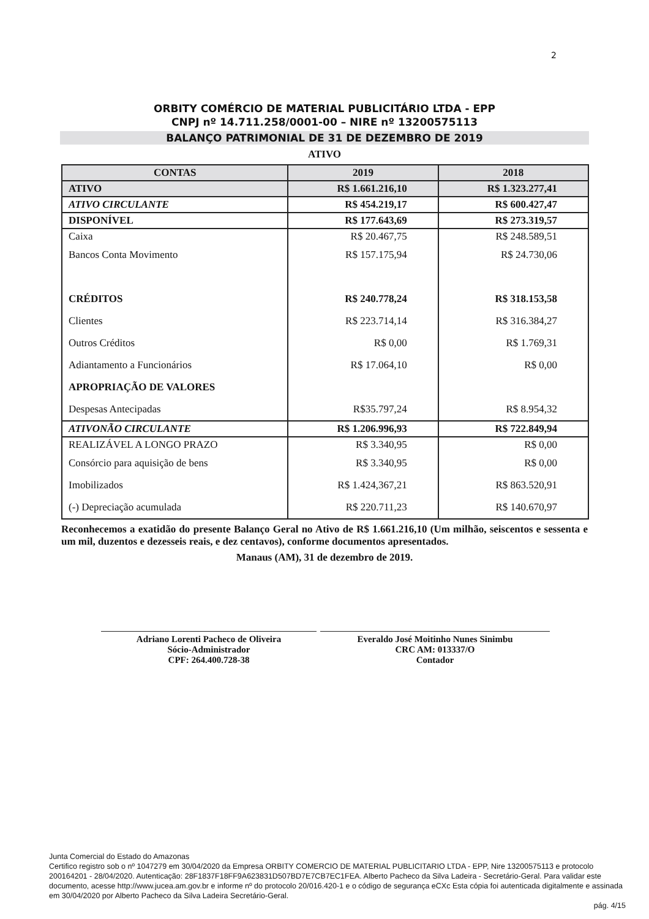2
ORBITY COMÉRCIO DE MATERIAL PUBLICITÁRIO LTDA - EPP
CNPJ nº 14.711.258/0001-00 – NIRE nº 13200575113
BALANÇO PATRIMONIAL DE 31 DE DEZEMBRO DE 2019
ATIVO
| CONTAS | 2019 | 2018 |
| --- | --- | --- |
| ATIVO | R$ 1.661.216,10 | R$ 1.323.277,41 |
| ATIVO CIRCULANTE | R$ 454.219,17 | R$ 600.427,47 |
| DISPONÍVEL | R$ 177.643,69 | R$ 273.319,57 |
| Caixa | R$ 20.467,75 | R$ 248.589,51 |
| Bancos Conta Movimento | R$ 157.175,94 | R$ 24.730,06 |
| CRÉDITOS | R$ 240.778,24 | R$ 318.153,58 |
| Clientes | R$ 223.714,14 | R$ 316.384,27 |
| Outros Créditos | R$ 0,00 | R$ 1.769,31 |
| Adiantamento a Funcionários | R$ 17.064,10 | R$ 0,00 |
| APROPRIAÇÃO DE VALORES | | |
| Despesas Antecipadas | R$35.797,24 | R$ 8.954,32 |
| ATIVONÃO CIRCULANTE | R$ 1.206.996,93 | R$ 722.849,94 |
| REALIZÁVEL A LONGO PRAZO | R$ 3.340,95 | R$ 0,00 |
| Consórcio para aquisição de bens | R$ 3.340,95 | R$ 0,00 |
| Imobilizados | R$ 1.424,367,21 | R$ 863.520,91 |
| (-) Depreciação acumulada | R$ 220.711,23 | R$ 140.670,97 |
Reconhecemos a exatidão do presente Balanço Geral no Ativo de R$ 1.661.216,10 (Um milhão, seiscentos e sessenta e um mil, duzentos e dezesseis reais, e dez centavos), conforme documentos apresentados.
Manaus (AM), 31 de dezembro de 2019.
Adriano Lorenti Pacheco de Oliveira
Sócio-Administrador
CPF: 264.400.728-38
Everaldo José Moitinho Nunes Sinimbu
CRC AM: 013337/O
Contador
Junta Comercial do Estado do Amazonas
Certifico registro sob o nº 1047279 em 30/04/2020 da Empresa ORBITY COMERCIO DE MATERIAL PUBLICITARIO LTDA - EPP, Nire 13200575113 e protocolo 200164201 - 28/04/2020. Autenticação: 28F1837F18FF9A623831D507BD7E7CB7EC1FEA. Alberto Pacheco da Silva Ladeira - Secretário-Geral. Para validar este documento, acesse http://www.jucea.am.gov.br e informe nº do protocolo 20/016.420-1 e o código de segurança eCXc Esta cópia foi autenticada digitalmente e assinada em 30/04/2020 por Alberto Pacheco da Silva Ladeira Secretário-Geral.
pág. 4/15